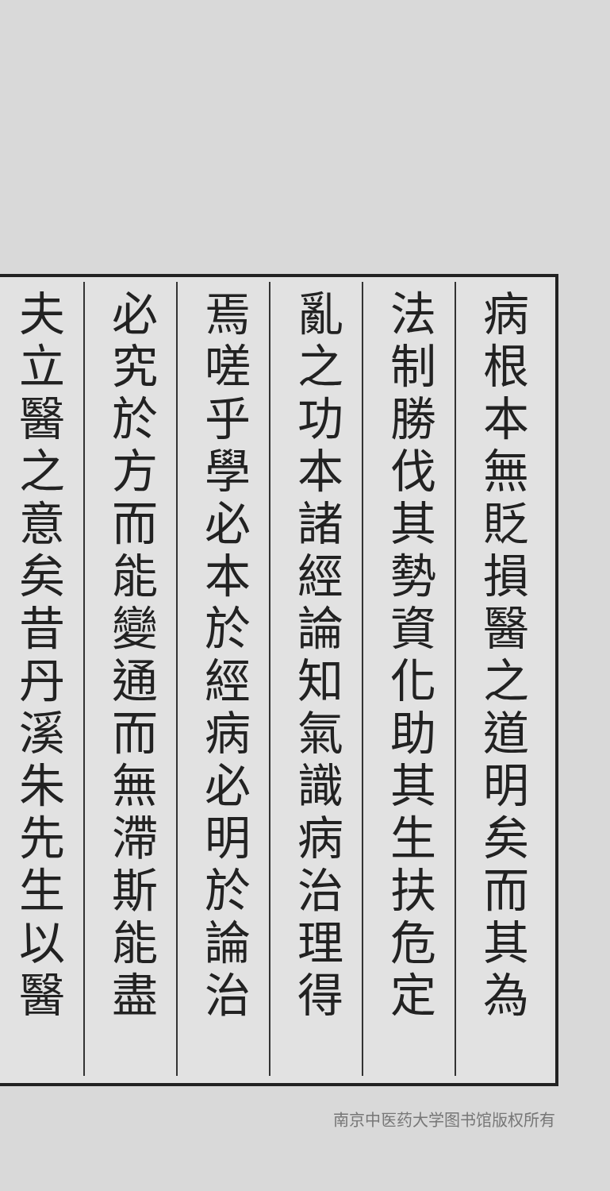病根本無貶損醫之道明矣而其為
法制勝伐其勢資化助其生扶危定
亂之功本諸經論知氣識病治理得
焉嗟乎學必本於經病必明於論治
必究於方而能變通而無滯斯能盡
夫立醫之意矣昔丹溪朱先生以醫
南京中医药大学图书馆版权所有